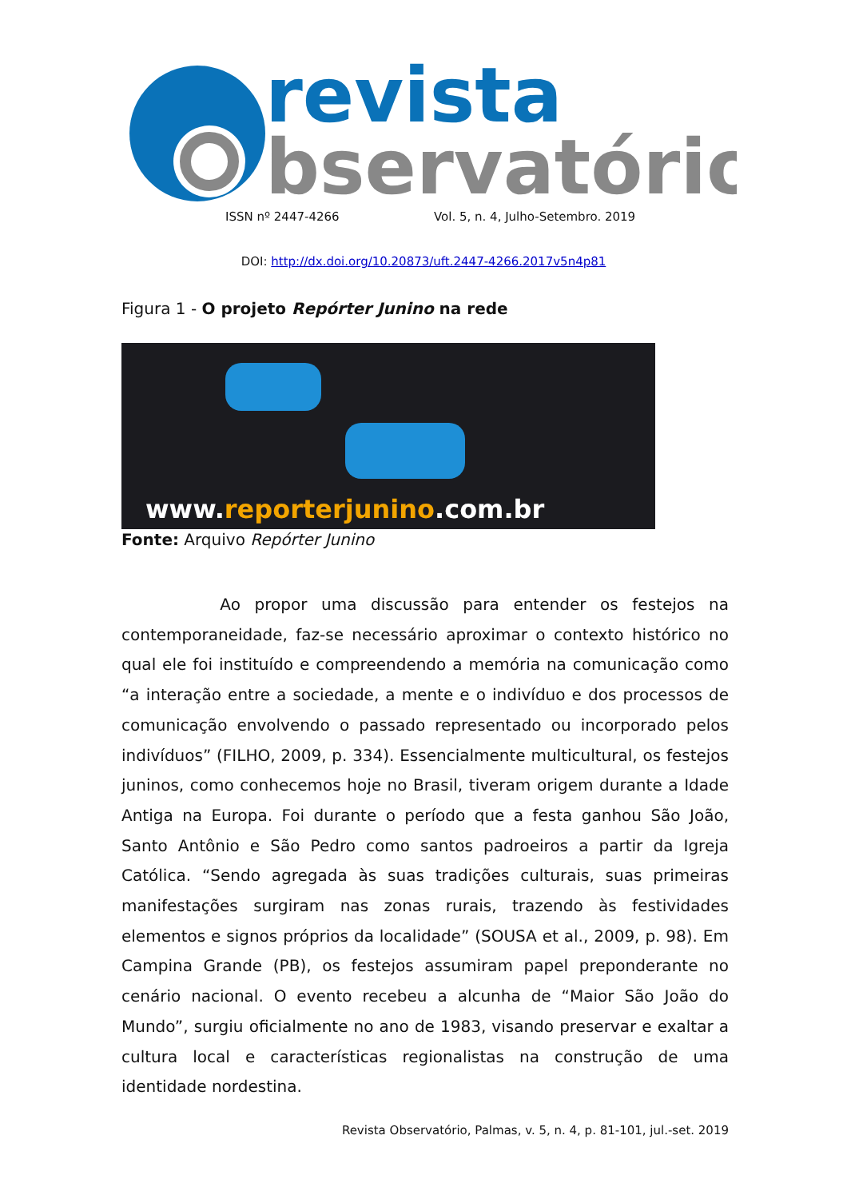revista
bservatório
ISSN nº 2447-4266
Vol. 5, n. 4, Julho-Setembro. 2019
DOI: http://dx.doi.org/10.20873/uft.2447-4266.2017v5n4p81
Figura 1 - O projeto Repórter Junino na rede
www.reporterjunino.com.br
Fonte: Arquivo Repórter Junino
Ao propor uma discussão para entender os festejos na contemporaneidade, faz-se necessário aproximar o contexto histórico no qual ele foi instituído e compreendendo a memória na comunicação como “a interação entre a sociedade, a mente e o indivíduo e dos processos de comunicação envolvendo o passado representado ou incorporado pelos indivíduos” (FILHO, 2009, p. 334). Essencialmente multicultural, os festejos juninos, como conhecemos hoje no Brasil, tiveram origem durante a Idade Antiga na Europa. Foi durante o período que a festa ganhou São João, Santo Antônio e São Pedro como santos padroeiros a partir da Igreja Católica. “Sendo agregada às suas tradições culturais, suas primeiras manifestações surgiram nas zonas rurais, trazendo às festividades elementos e signos próprios da localidade” (SOUSA et al., 2009, p. 98). Em Campina Grande (PB), os festejos assumiram papel preponderante no cenário nacional. O evento recebeu a alcunha de “Maior São João do Mundo”, surgiu oficialmente no ano de 1983, visando preservar e exaltar a cultura local e características regionalistas na construção de uma identidade nordestina.
Revista Observatório, Palmas, v. 5, n. 4, p. 81-101, jul.-set. 2019